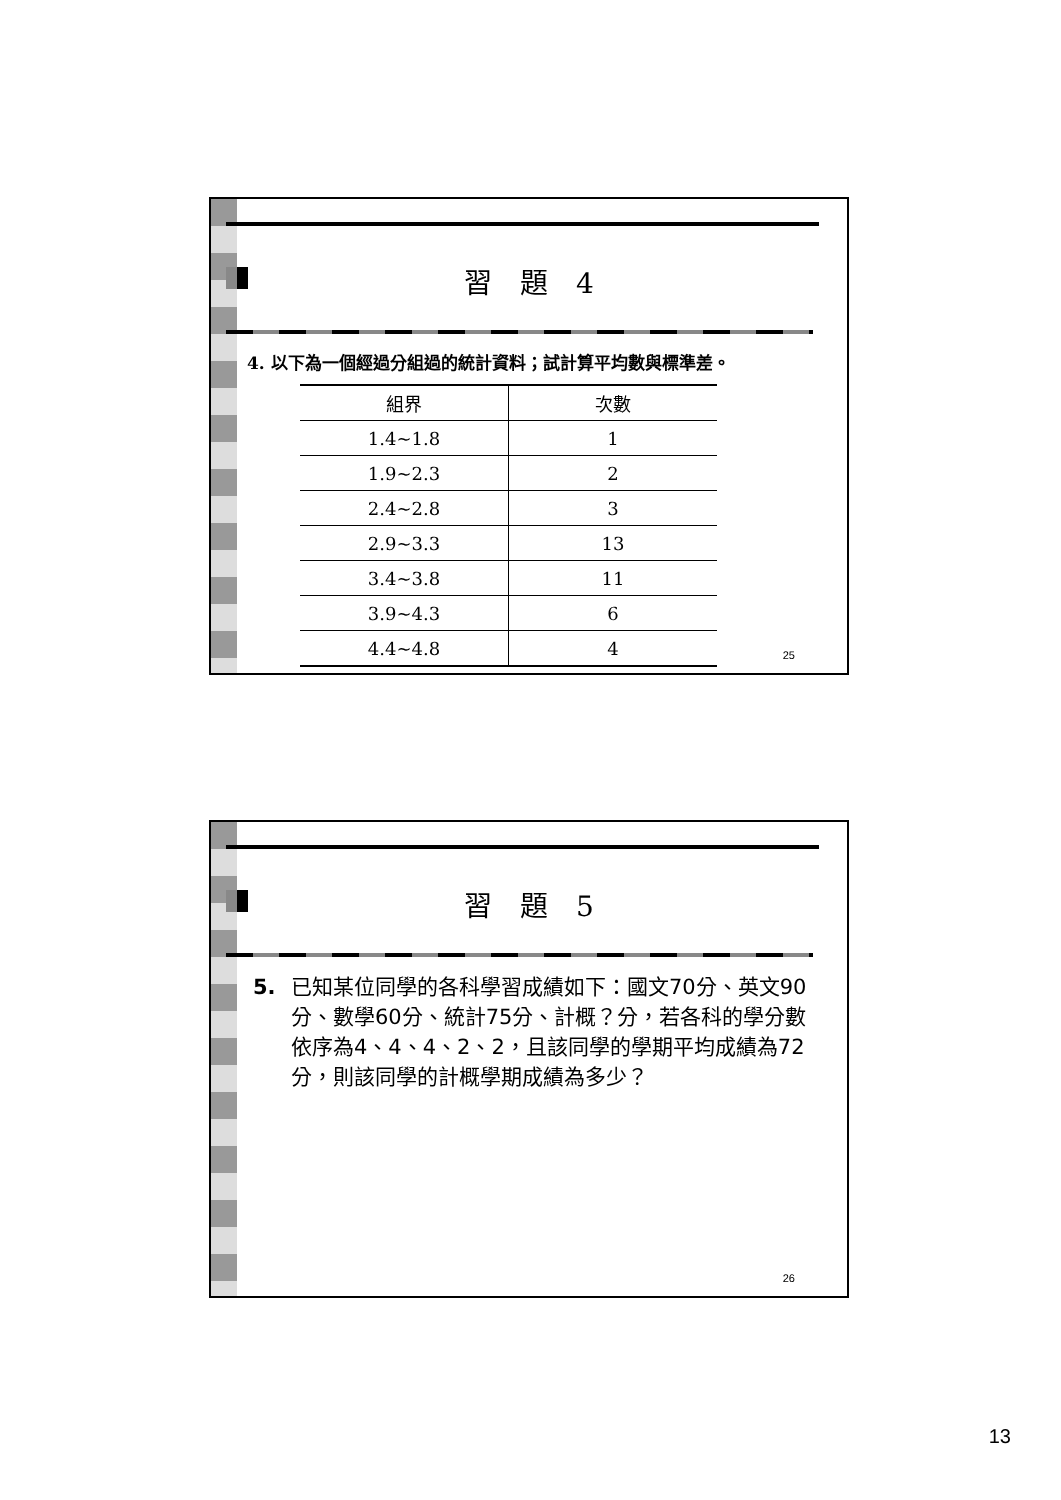習　題　4
4. 以下為一個經過分組過的統計資料；試計算平均數與標準差。
| 組界 | 次數 |
| --- | --- |
| 1.4~1.8 | 1 |
| 1.9~2.3 | 2 |
| 2.4~2.8 | 3 |
| 2.9~3.3 | 13 |
| 3.4~3.8 | 11 |
| 3.9~4.3 | 6 |
| 4.4~4.8 | 4 |
25
習　題　5
5. 已知某位同學的各科學習成績如下：國文70分、英文90分、數學60分、統計75分、計概？分，若各科的學分數依序為4、4、4、2、2，且該同學的學期平均成績為72分，則該同學的計概學期成績為多少？
26
13